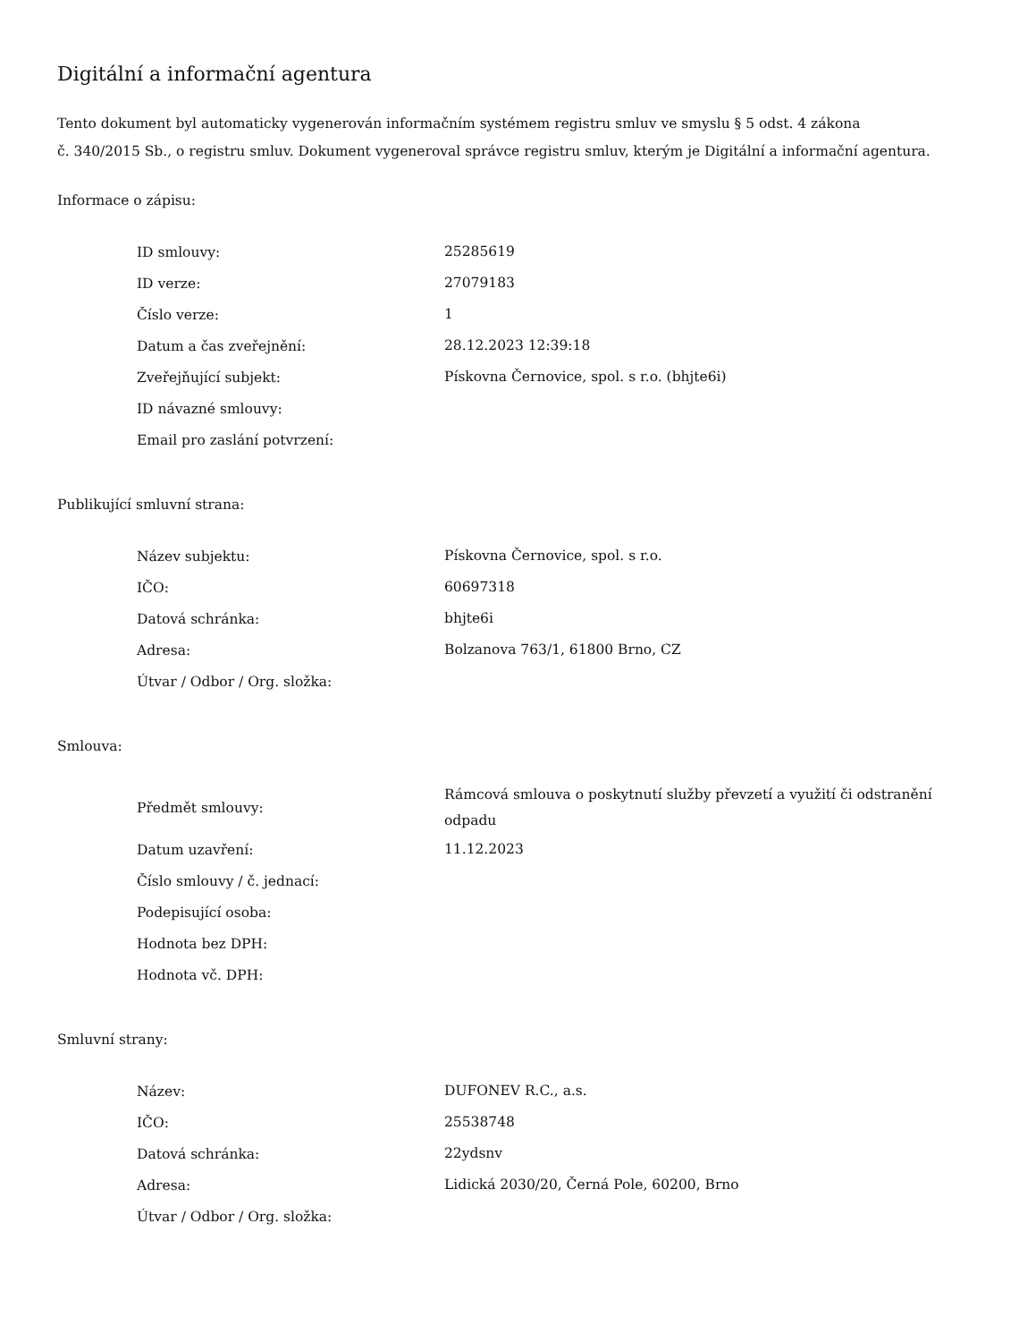Digitální a informační agentura
Tento dokument byl automaticky vygenerován informačním systémem registru smluv ve smyslu § 5 odst. 4 zákona
č. 340/2015 Sb., o registru smluv. Dokument vygeneroval správce registru smluv, kterým je Digitální a informační agentura.
Informace o zápisu:
| ID smlouvy: | 25285619 |
| ID verze: | 27079183 |
| Číslo verze: | 1 |
| Datum a čas zveřejnění: | 28.12.2023 12:39:18 |
| Zveřejňující subjekt: | Pískovna Černovice, spol. s r.o. (bhjte6i) |
| ID návazné smlouvy: | |
| Email pro zaslání potvrzení: | |
Publikující smluvní strana:
| Název subjektu: | Pískovna Černovice, spol. s r.o. |
| IČO: | 60697318 |
| Datová schránka: | bhjte6i |
| Adresa: | Bolzanova 763/1, 61800 Brno, CZ |
| Útvar / Odbor / Org. složka: | |
Smlouva:
| Předmět smlouvy: | Rámcová smlouva o poskytnutí služby převzetí a využití či odstranění odpadu |
| Datum uzavření: | 11.12.2023 |
| Číslo smlouvy / č. jednací: | |
| Podepisující osoba: | |
| Hodnota bez DPH: | |
| Hodnota vč. DPH: | |
Smluvní strany:
| Název: | DUFONEV R.C., a.s. |
| IČO: | 25538748 |
| Datová schránka: | 22ydsnv |
| Adresa: | Lidická 2030/20, Černá Pole, 60200, Brno |
| Útvar / Odbor / Org. složka: | |